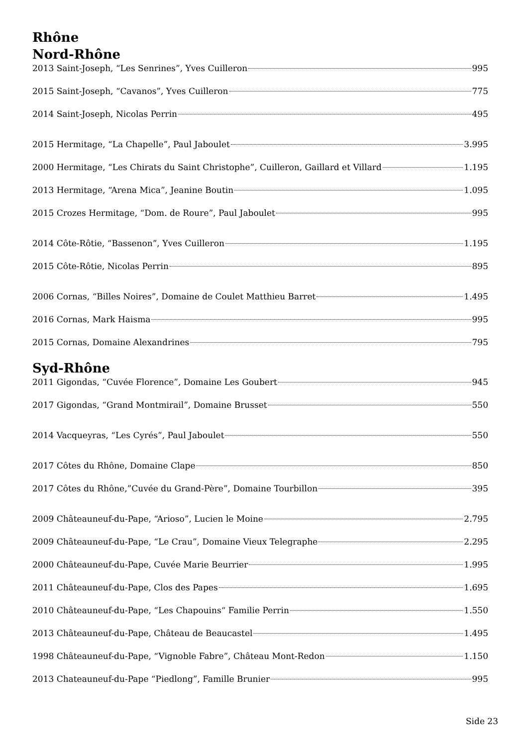Rhône
Nord-Rhône
2013 Saint-Joseph, “Les Senrines”, Yves Cuilleron 995
2015 Saint-Joseph, “Cavanos”, Yves Cuilleron 775
2014 Saint-Joseph, Nicolas Perrin 495
2015 Hermitage, “La Chapelle”, Paul Jaboulet 3.995
2000 Hermitage, “Les Chirats du Saint Christophe”, Cuilleron, Gaillard et Villard 1.195
2013 Hermitage, “Arena Mica”, Jeanine Boutin 1.095
2015 Crozes Hermitage, “Dom. de Roure”, Paul Jaboulet 995
2014 Côte-Rôtie, “Bassenon”, Yves Cuilleron 1.195
2015 Côte-Rôtie, Nicolas Perrin 895
2006 Cornas, “Billes Noires”, Domaine de Coulet Matthieu Barret 1.495
2016 Cornas, Mark Haisma 995
2015 Cornas, Domaine Alexandrines 795
Syd-Rhône
2011 Gigondas, “Cuvée Florence”, Domaine Les Goubert 945
2017 Gigondas, “Grand Montmirail”, Domaine Brusset 550
2014 Vacqueyras, “Les Cyrés”, Paul Jaboulet 550
2017 Côtes du Rhône, Domaine Clape 850
2017 Côtes du Rhône,”Cuvée du Grand-Père”, Domaine Tourbillon 395
2009 Châteauneuf-du-Pape, “Arioso”, Lucien le Moine 2.795
2009 Châteauneuf-du-Pape, “Le Crau”, Domaine Vieux Telegraphe 2.295
2000 Châteauneuf-du-Pape, Cuvée Marie Beurrier 1.995
2011 Châteauneuf-du-Pape, Clos des Papes 1.695
2010 Châteauneuf-du-Pape, “Les Chapouins“ Familie Perrin 1.550
2013 Châteauneuf-du-Pape, Château de Beaucastel 1.495
1998 Châteauneuf-du-Pape, “Vignoble Fabre”, Château Mont-Redon 1.150
2013 Chateauneuf-du-Pape “Piedlong”, Famille Brunier 995
Side 23